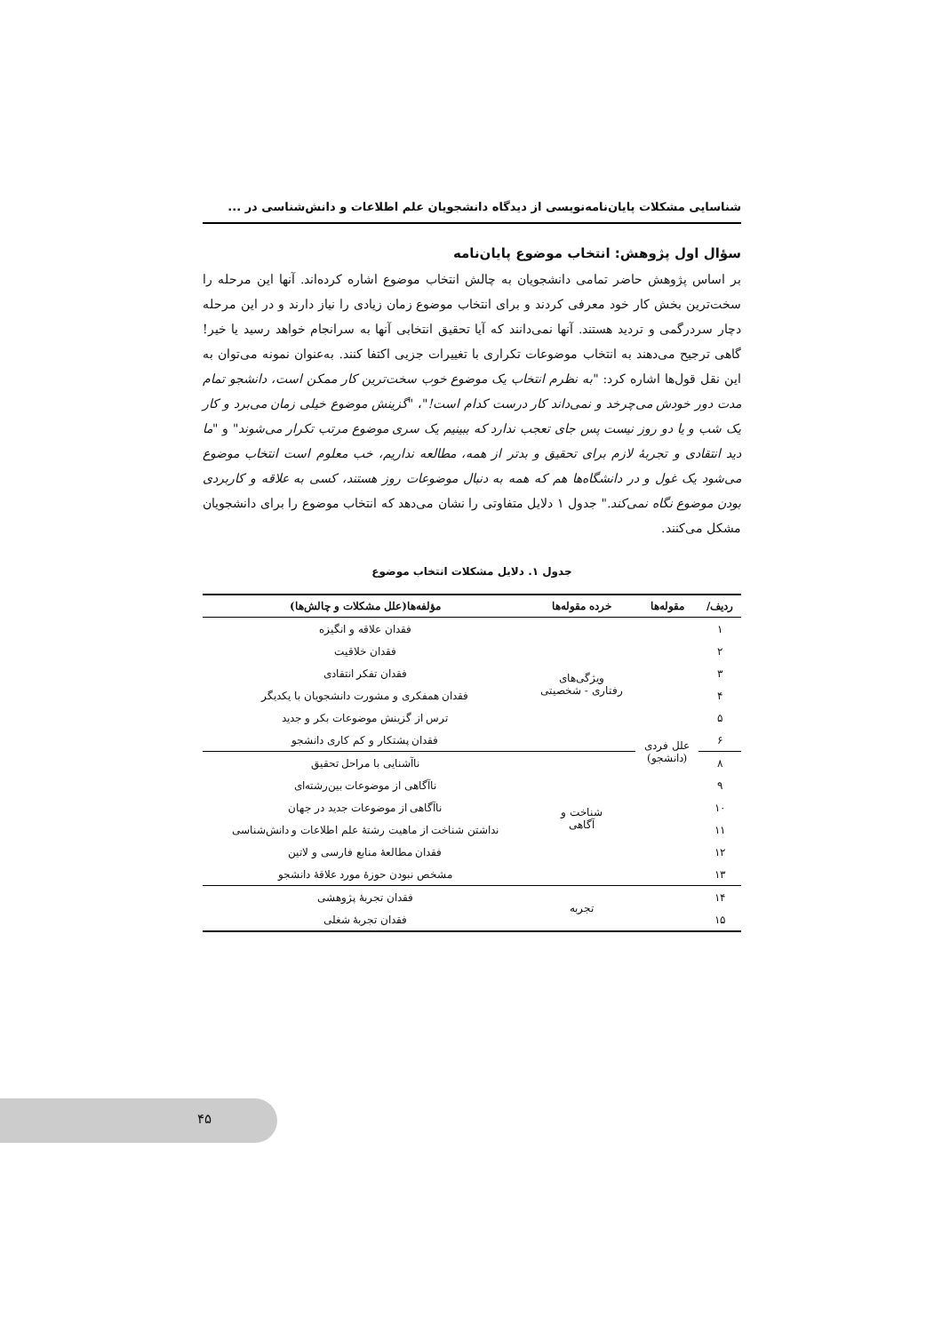شناسایی مشکلات پایان‌نامه‌نویسی از دیدگاه دانشجویان علم اطلاعات و دانش‌شناسی در ...
سؤال اول پژوهش: انتخاب موضوع پایان‌نامه
بر اساس پژوهش حاضر تمامی دانشجویان به چالش انتخاب موضوع اشاره کرده‌اند. آنها این مرحله را سخت‌ترین بخش کار خود معرفی کردند و برای انتخاب موضوع زمان زیادی را نیاز دارند و در این مرحله دچار سردرگمی و تردید هستند. آنها نمی‌دانند که آیا تحقیق انتخابی آنها به سرانجام خواهد رسید یا خیر! گاهی ترجیح می‌دهند به انتخاب موضوعات تکراری با تغییرات جزیی اکتفا کنند. به‌عنوان نمونه می‌توان به این نقل قول‌ها اشاره کرد: "به نظرم انتخاب یک موضوع خوب سخت‌ترین کار ممکن است، دانشجو تمام مدت دور خودش می‌چرخد و نمی‌داند کار درست کدام است!"، "گزینش موضوع خیلی زمان می‌برد و کار یک شب و یا دو روز نیست پس جای تعجب ندارد که ببینیم یک سری موضوع مرتب تکرار می‌شوند" و "ما دید انتقادی و تجربهٔ لازم برای تحقیق و بدتر از همه، مطالعه نداریم، خب معلوم است انتخاب موضوع می‌شود یک غول و در دانشگاه‌ها هم که همه به دنبال موضوعات روز هستند، کسی به علاقه و کاربردی بودن موضوع نگاه نمی‌کند." جدول ۱ دلایل متفاوتی را نشان می‌دهد که انتخاب موضوع را برای دانشجویان مشکل می‌کنند.
جدول ۱. دلایل مشکلات انتخاب موضوع
| ردیف/ | مقوله‌ها | خرده مقوله‌ها | مؤلفه‌ها(علل مشکلات و چالش‌ها) |
| --- | --- | --- | --- |
| ۱ | علل فردی (دانشجو) | ویژگی‌های رفتاری - شخصیتی | فقدان علاقه و انگیزه |
| ۲ | | | فقدان خلاقیت |
| ۳ | | | فقدان تفکر انتقادی |
| ۴ | | | فقدان همفکری و مشورت دانشجویان با یکدیگر |
| ۵ | | | ترس از گزینش موضوعات بکر و جدید |
| ۶ | | | فقدان پشتکار و کم کاری دانشجو |
| ۸ | | شناخت و آگاهی | ناآشنایی با مراحل تحقیق |
| ۹ | | | ناآگاهی از موضوعات بین‌رشته‌ای |
| ۱۰ | | | ناآگاهی از موضوعات جدید در جهان |
| ۱۱ | | | نداشتن شناخت از ماهیت رشتهٔ علم اطلاعات و دانش‌شناسی |
| ۱۲ | | | فقدان مطالعهٔ منابع فارسی و لاتین |
| ۱۳ | | | مشخص نبودن حوزهٔ مورد علاقهٔ دانشجو |
| ۱۴ | | تجربه | فقدان تجربهٔ پژوهشی |
| ۱۵ | | | فقدان تجربهٔ شغلی |
۴۵